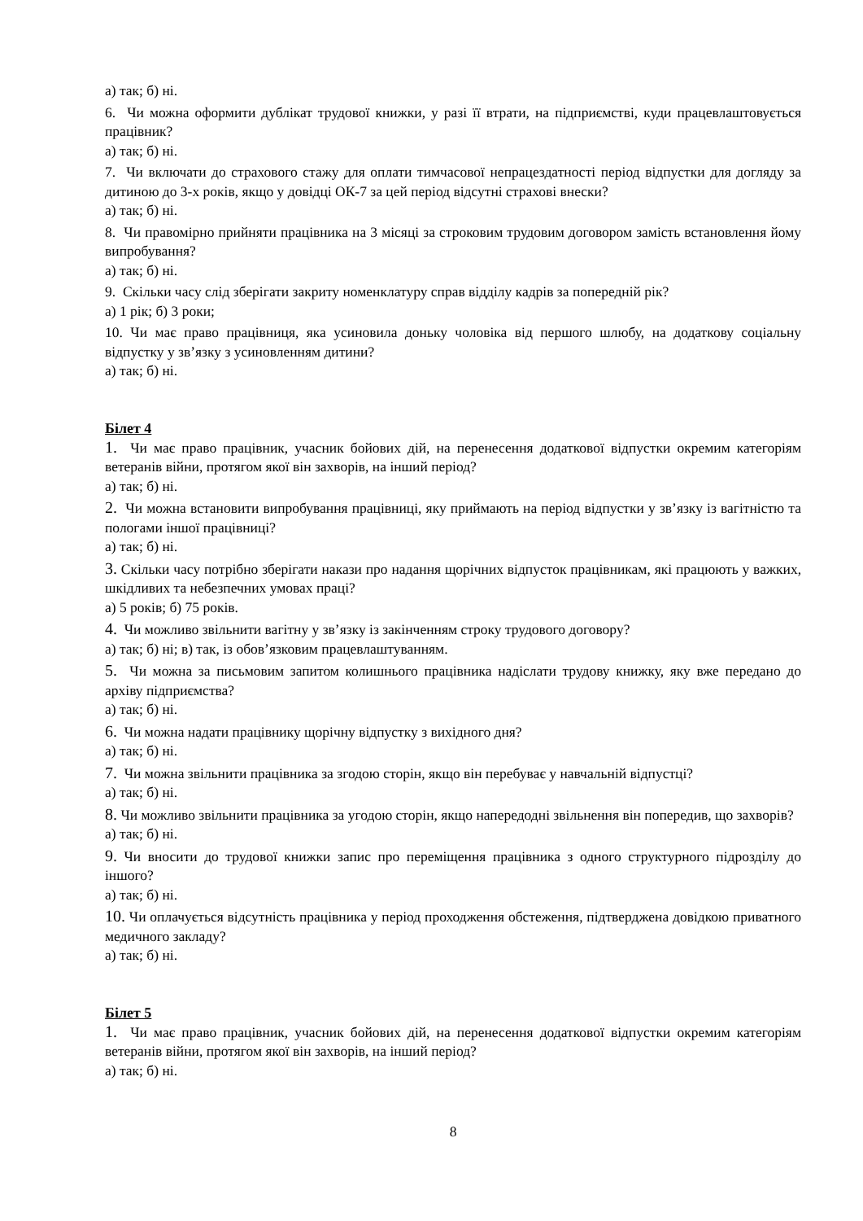а) так; б) ні.
6. Чи можна оформити дублікат трудової книжки, у разі її втрати, на підприємстві, куди працевлаштовується працівник?
а) так; б) ні.
7. Чи включати до страхового стажу для оплати тимчасової непрацездатності період відпустки для догляду за дитиною до 3-х років, якщо у довідці ОК-7 за цей період відсутні страхові внески?
а) так; б) ні.
8. Чи правомірно прийняти працівника на 3 місяці за строковим трудовим договором замість встановлення йому випробування?
а) так; б) ні.
9. Скільки часу слід зберігати закриту номенклатуру справ відділу кадрів за попередній рік?
а) 1 рік; б) 3 роки;
10. Чи має право працівниця, яка усиновила доньку чоловіка від першого шлюбу, на додаткову соціальну відпустку у зв’язку з усиновленням дитини?
а) так; б) ні.
Білет 4
1. Чи має право працівник, учасник бойових дій, на перенесення додаткової відпустки окремим категоріям ветеранів війни, протягом якої він захворів, на інший період?
а) так; б) ні.
2. Чи можна встановити випробування працівниці, яку приймають на період відпустки у зв’язку із вагітністю та пологами іншої працівниці?
а) так; б) ні.
3. Скільки часу потрібно зберігати накази про надання щорічних відпусток працівникам, які працюють у важких, шкідливих та небезпечних умовах праці?
а) 5 років; б) 75 років.
4. Чи можливо звільнити вагітну у зв’язку із закінченням строку трудового договору?
а) так; б) ні; в) так, із обов’язковим працевлаштуванням.
5. Чи можна за письмовим запитом колишнього працівника надіслати трудову книжку, яку вже передано до архіву підприємства?
а) так; б) ні.
6. Чи можна надати працівнику щорічну відпустку з вихідного дня?
а) так; б) ні.
7. Чи можна звільнити працівника за згодою сторін, якщо він перебуває у навчальній відпустці?
а) так; б) ні.
8. Чи можливо звільнити працівника за угодою сторін, якщо напередодні звільнення він попередив, що захворів?
а) так; б) ні.
9. Чи вносити до трудової книжки запис про переміщення працівника з одного структурного підрозділу до іншого?
а) так; б) ні.
10. Чи оплачується відсутність працівника у період проходження обстеження, підтверджена довідкою приватного медичного закладу?
а) так; б) ні.
Білет 5
1. Чи має право працівник, учасник бойових дій, на перенесення додаткової відпустки окремим категоріям ветеранів війни, протягом якої він захворів, на інший період?
а) так; б) ні.
8